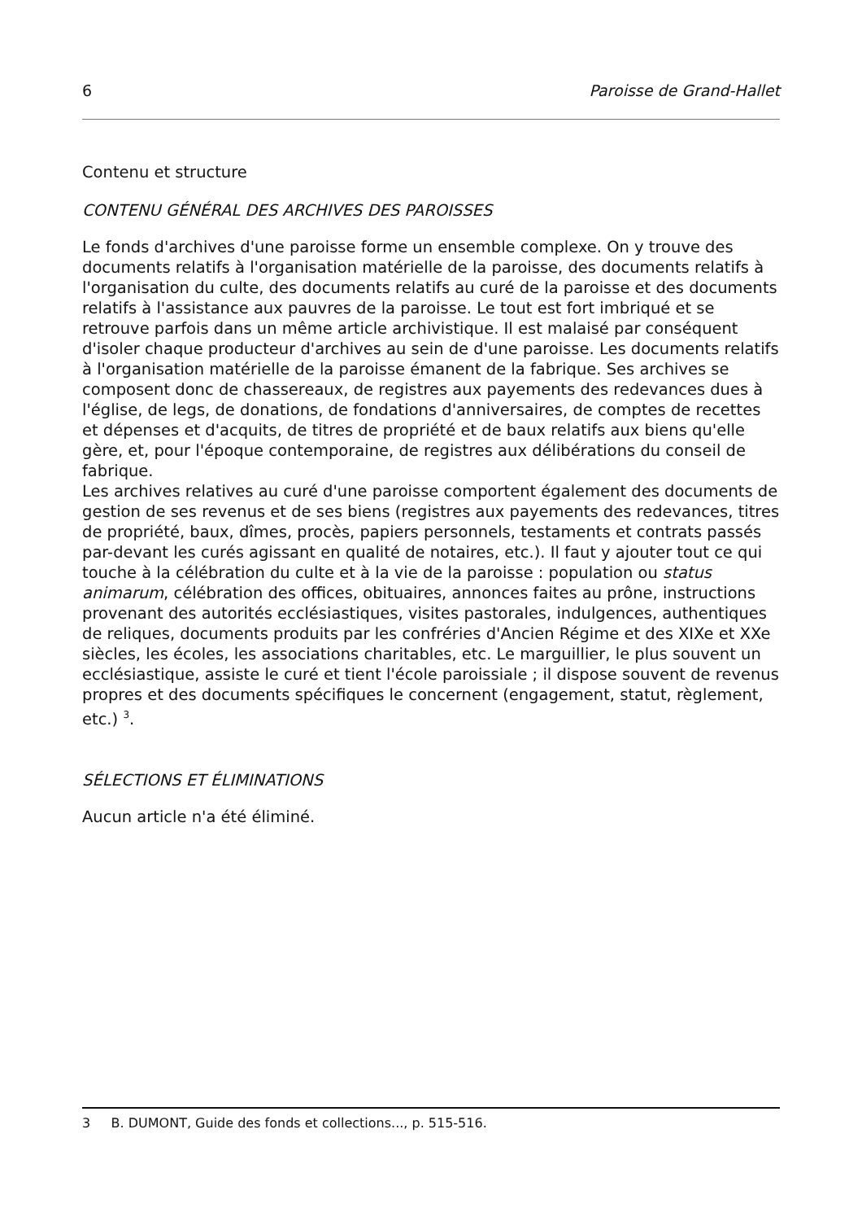6 Paroisse de Grand-Hallet
Contenu et structure
CONTENU GÉNÉRAL DES ARCHIVES DES PAROISSES
Le fonds d'archives d'une paroisse forme un ensemble complexe. On y trouve des documents relatifs à l'organisation matérielle de la paroisse, des documents relatifs à l'organisation du culte, des documents relatifs au curé de la paroisse et des documents relatifs à l'assistance aux pauvres de la paroisse. Le tout est fort imbriqué et se retrouve parfois dans un même article archivistique. Il est malaisé par conséquent d'isoler chaque producteur d'archives au sein de d'une paroisse. Les documents relatifs à l'organisation matérielle de la paroisse émanent de la fabrique. Ses archives se composent donc de chassereaux, de registres aux payements des redevances dues à l'église, de legs, de donations, de fondations d'anniversaires, de comptes de recettes et dépenses et d'acquits, de titres de propriété et de baux relatifs aux biens qu'elle gère, et, pour l'époque contemporaine, de registres aux délibérations du conseil de fabrique.
Les archives relatives au curé d'une paroisse comportent également des documents de gestion de ses revenus et de ses biens (registres aux payements des redevances, titres de propriété, baux, dîmes, procès, papiers personnels, testaments et contrats passés par-devant les curés agissant en qualité de notaires, etc.). Il faut y ajouter tout ce qui touche à la célébration du culte et à la vie de la paroisse : population ou status animarum, célébration des offices, obituaires, annonces faites au prône, instructions provenant des autorités ecclésiastiques, visites pastorales, indulgences, authentiques de reliques, documents produits par les confréries d'Ancien Régime et des XIXe et XXe siècles, les écoles, les associations charitables, etc. Le marguillier, le plus souvent un ecclésiastique, assiste le curé et tient l'école paroissiale ; il dispose souvent de revenus propres et des documents spécifiques le concernent (engagement, statut, règlement, etc.) <sup>3</sup>.
SÉLECTIONS ET ÉLIMINATIONS
Aucun article n'a été éliminé.
3 B. DUMONT, Guide des fonds et collections..., p. 515-516.